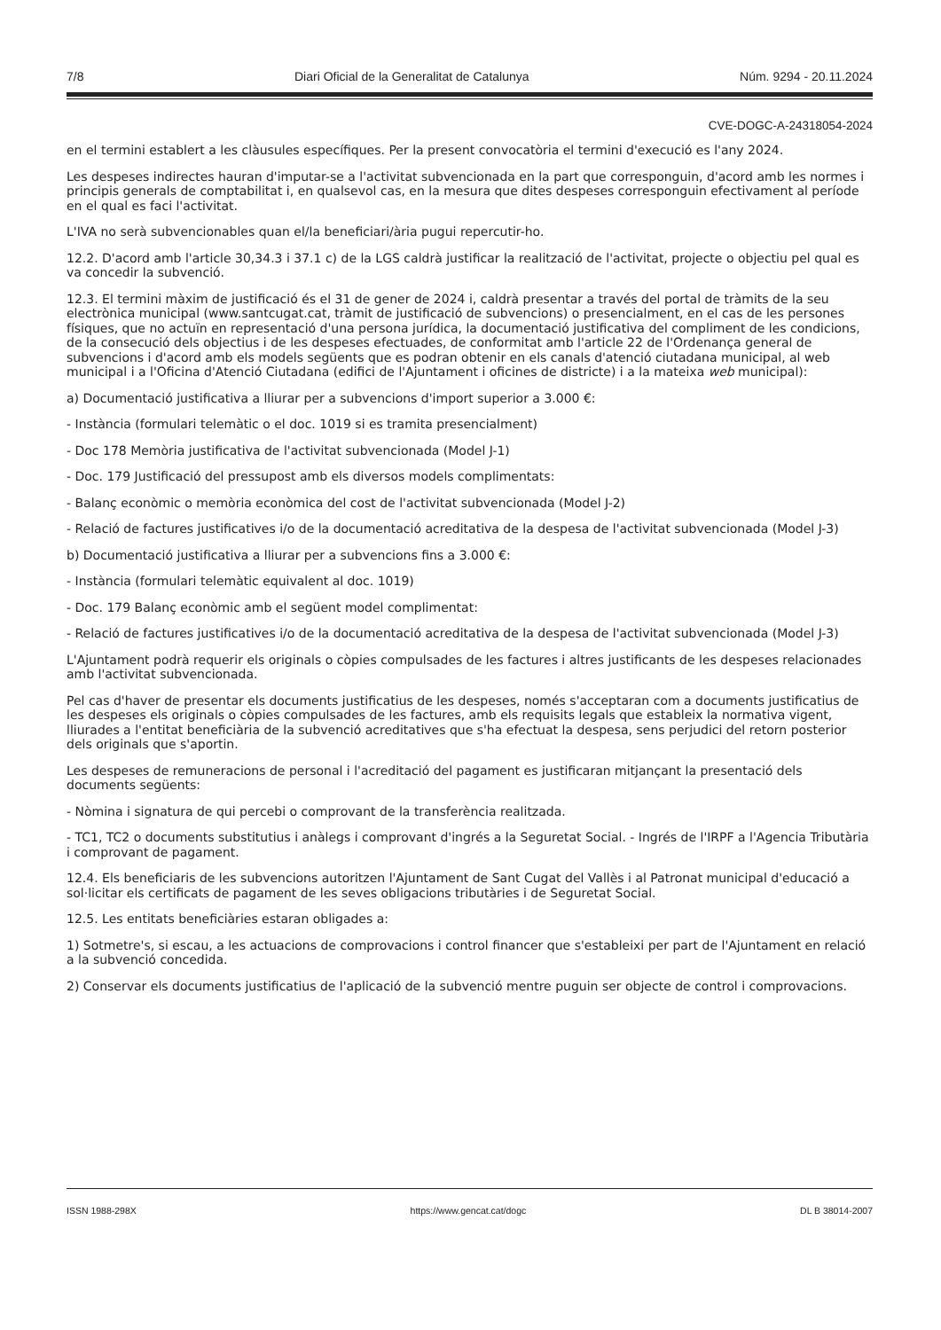7/8 Diari Oficial de la Generalitat de Catalunya Núm. 9294 - 20.11.2024
CVE-DOGC-A-24318054-2024
en el termini establert a les clàusules específiques. Per la present convocatòria el termini d'execució es l'any 2024.
Les despeses indirectes hauran d'imputar-se a l'activitat subvencionada en la part que corresponguin, d'acord amb les normes i principis generals de comptabilitat i, en qualsevol cas, en la mesura que dites despeses corresponguin efectivament al període en el qual es faci l'activitat.
L'IVA no serà subvencionables quan el/la beneficiari/ària pugui repercutir-ho.
12.2. D'acord amb l'article 30,34.3 i 37.1 c) de la LGS caldrà justificar la realització de l'activitat, projecte o objectiu pel qual es va concedir la subvenció.
12.3. El termini màxim de justificació és el 31 de gener de 2024 i, caldrà presentar a través del portal de tràmits de la seu electrònica municipal (www.santcugat.cat, tràmit de justificació de subvencions) o presencialment, en el cas de les persones físiques, que no actuïn en representació d'una persona jurídica, la documentació justificativa del compliment de les condicions, de la consecució dels objectius i de les despeses efectuades, de conformitat amb l'article 22 de l'Ordenança general de subvencions i d'acord amb els models següents que es podran obtenir en els canals d'atenció ciutadana municipal, al web municipal i a l'Oficina d'Atenció Ciutadana (edifici de l'Ajuntament i oficines de districte) i a la mateixa web municipal):
a) Documentació justificativa a lliurar per a subvencions d'import superior a 3.000 €:
- Instància (formulari telemàtic o el doc. 1019 si es tramita presencialment)
- Doc 178 Memòria justificativa de l'activitat subvencionada (Model J-1)
- Doc. 179 Justificació del pressupost amb els diversos models complimentats:
- Balanç econòmic o memòria econòmica del cost de l'activitat subvencionada (Model J-2)
- Relació de factures justificatives i/o de la documentació acreditativa de la despesa de l'activitat subvencionada (Model J-3)
b) Documentació justificativa a lliurar per a subvencions fins a 3.000 €:
- Instància (formulari telemàtic equivalent al doc. 1019)
- Doc. 179 Balanç econòmic amb el següent model complimentat:
- Relació de factures justificatives i/o de la documentació acreditativa de la despesa de l'activitat subvencionada (Model J-3)
L'Ajuntament podrà requerir els originals o còpies compulsades de les factures i altres justificants de les despeses relacionades amb l'activitat subvencionada.
Pel cas d'haver de presentar els documents justificatius de les despeses, només s'acceptaran com a documents justificatius de les despeses els originals o còpies compulsades de les factures, amb els requisits legals que estableix la normativa vigent, lliurades a l'entitat beneficiària de la subvenció acreditatives que s'ha efectuat la despesa, sens perjudici del retorn posterior dels originals que s'aportin.
Les despeses de remuneracions de personal i l'acreditació del pagament es justificaran mitjançant la presentació dels documents següents:
- Nòmina i signatura de qui percebi o comprovant de la transferència realitzada.
- TC1, TC2 o documents substitutius i anàlegs i comprovant d'ingrés a la Seguretat Social. - Ingrés de l'IRPF a l'Agencia Tributària i comprovant de pagament.
12.4. Els beneficiaris de les subvencions autoritzen l'Ajuntament de Sant Cugat del Vallès i al Patronat municipal d'educació a sol·licitar els certificats de pagament de les seves obligacions tributàries i de Seguretat Social.
12.5. Les entitats beneficiàries estaran obligades a:
1) Sotmetre's, si escau, a les actuacions de comprovacions i control financer que s'estableixi per part de l'Ajuntament en relació a la subvenció concedida.
2) Conservar els documents justificatius de l'aplicació de la subvenció mentre puguin ser objecte de control i comprovacions.
ISSN 1988-298X https://www.gencat.cat/dogc DL B 38014-2007